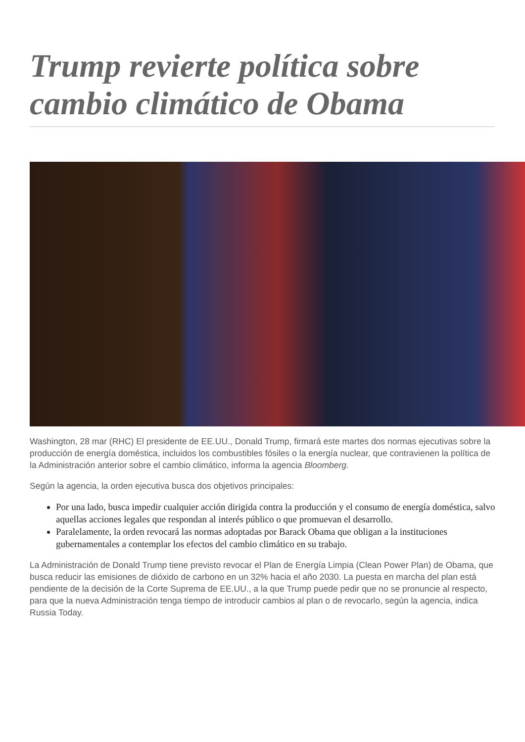Trump revierte política sobre cambio climático de Obama
Washington, 28 mar (RHC) El presidente de EE.UU., Donald Trump, firmará este martes dos normas ejecutivas sobre la producción de energía doméstica, incluidos los combustibles fósiles o la energía nuclear, que contravienen la política de la Administración anterior sobre el cambio climático, informa la agencia Bloomberg.
Según la agencia, la orden ejecutiva busca dos objetivos principales:
Por una lado, busca impedir cualquier acción dirigida contra la producción y el consumo de energía doméstica, salvo aquellas acciones legales que respondan al interés público o que promuevan el desarrollo.
Paralelamente, la orden revocará las normas adoptadas por Barack Obama que obligan a la instituciones gubernamentales a contemplar los efectos del cambio climático en su trabajo.
La Administración de Donald Trump tiene previsto revocar el Plan de Energía Limpia (Clean Power Plan) de Obama, que busca reducir las emisiones de dióxido de carbono en un 32% hacia el año 2030. La puesta en marcha del plan está pendiente de la decisión de la Corte Suprema de EE.UU., a la que Trump puede pedir que no se pronuncie al respecto, para que la nueva Administración tenga tiempo de introducir cambios al plan o de revocarlo, según la agencia, indica Russia Today.